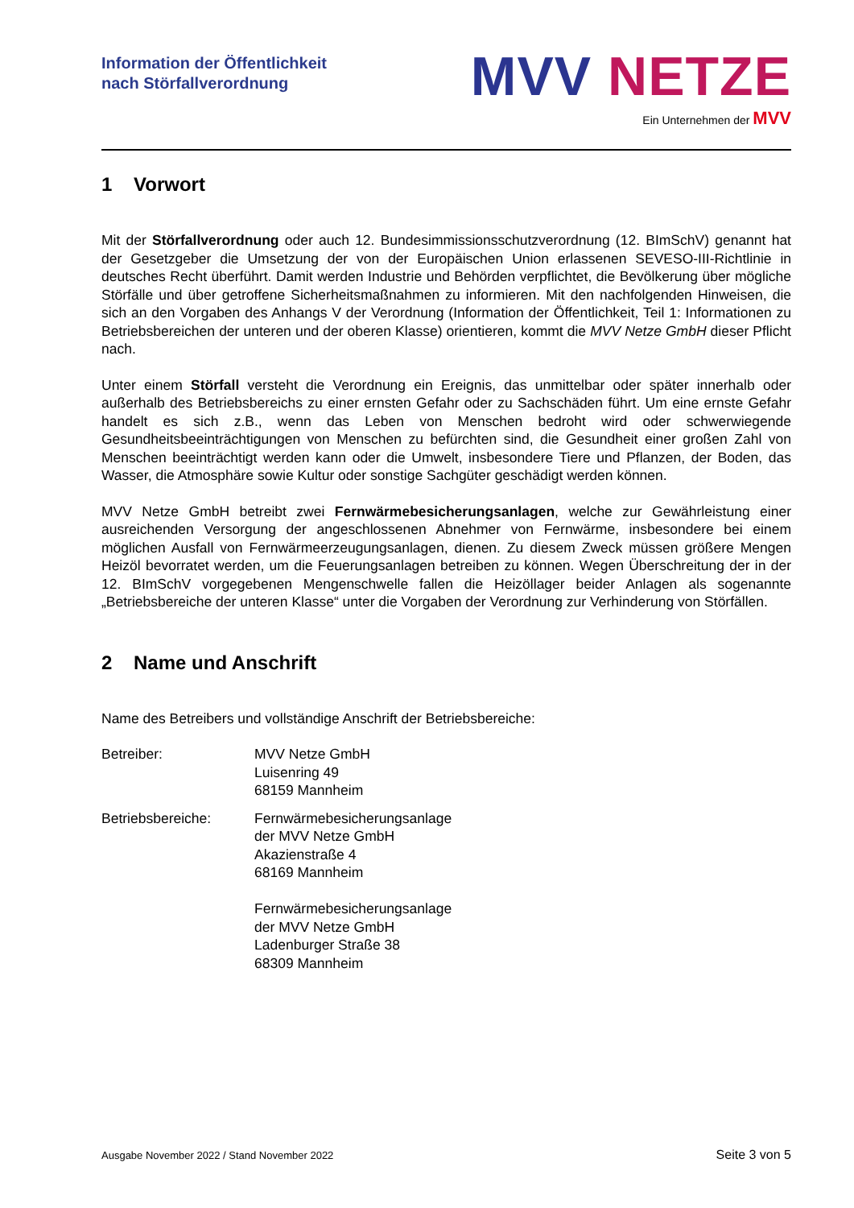Information der Öffentlichkeit
nach Störfallverordnung
MVV NETZE
Ein Unternehmen der MVV
1 Vorwort
Mit der Störfallverordnung oder auch 12. Bundesimmissionsschutzverordnung (12. BImSchV) genannt hat der Gesetzgeber die Umsetzung der von der Europäischen Union erlassenen SEVESO-III-Richtlinie in deutsches Recht überführt. Damit werden Industrie und Behörden verpflichtet, die Bevölkerung über mögliche Störfälle und über getroffene Sicherheitsmaßnahmen zu informieren. Mit den nachfolgenden Hinweisen, die sich an den Vorgaben des Anhangs V der Verordnung (Information der Öffentlichkeit, Teil 1: Informationen zu Betriebsbereichen der unteren und der oberen Klasse) orientieren, kommt die MVV Netze GmbH dieser Pflicht nach.
Unter einem Störfall versteht die Verordnung ein Ereignis, das unmittelbar oder später innerhalb oder außerhalb des Betriebsbereichs zu einer ernsten Gefahr oder zu Sachschäden führt. Um eine ernste Gefahr handelt es sich z.B., wenn das Leben von Menschen bedroht wird oder schwerwiegende Gesundheitsbeeinträchtigungen von Menschen zu befürchten sind, die Gesundheit einer großen Zahl von Menschen beeinträchtigt werden kann oder die Umwelt, insbesondere Tiere und Pflanzen, der Boden, das Wasser, die Atmosphäre sowie Kultur oder sonstige Sachgüter geschädigt werden können.
MVV Netze GmbH betreibt zwei Fernwärmebesicherungsanlagen, welche zur Gewährleistung einer ausreichenden Versorgung der angeschlossenen Abnehmer von Fernwärme, insbesondere bei einem möglichen Ausfall von Fernwärmeerzeugungsanlagen, dienen. Zu diesem Zweck müssen größere Mengen Heizöl bevorratet werden, um die Feuerungsanlagen betreiben zu können. Wegen Überschreitung der in der 12. BImSchV vorgegebenen Mengenschwelle fallen die Heizöllager beider Anlagen als sogenannte „Betriebsbereiche der unteren Klasse“ unter die Vorgaben der Verordnung zur Verhinderung von Störfällen.
2 Name und Anschrift
Name des Betreibers und vollständige Anschrift der Betriebsbereiche:
Betreiber: MVV Netze GmbH
Luisenring 49
68159 Mannheim
Betriebsbereiche: Fernwärmebesicherungsanlage
der MVV Netze GmbH
Akazienstraße 4
68169 Mannheim
Fernwärmebesicherungsanlage
der MVV Netze GmbH
Ladenburger Straße 38
68309 Mannheim
Ausgabe November 2022 / Stand November 2022 Seite 3 von 5